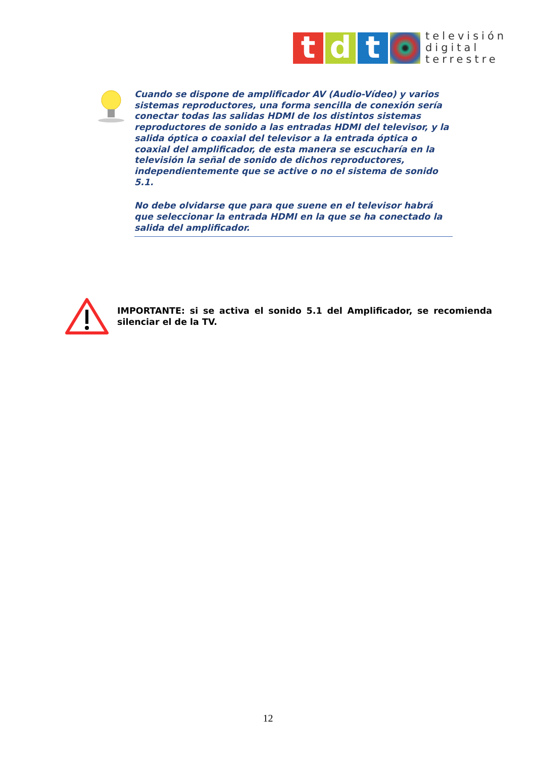t d t
televisión
digital
terrestre
Cuando se dispone de amplificador AV (Audio-Vídeo) y varios sistemas reproductores, una forma sencilla de conexión sería conectar todas las salidas HDMI de los distintos sistemas reproductores de sonido a las entradas HDMI del televisor, y la salida óptica o coaxial del televisor a la entrada óptica o coaxial del amplificador, de esta manera se escucharía en la televisión la señal de sonido de dichos reproductores, independientemente que se active o no el sistema de sonido 5.1.
No debe olvidarse que para que suene en el televisor habrá que seleccionar la entrada HDMI en la que se ha conectado la salida del amplificador.
IMPORTANTE: si se activa el sonido 5.1 del Amplificador, se recomienda silenciar el de la TV.
12